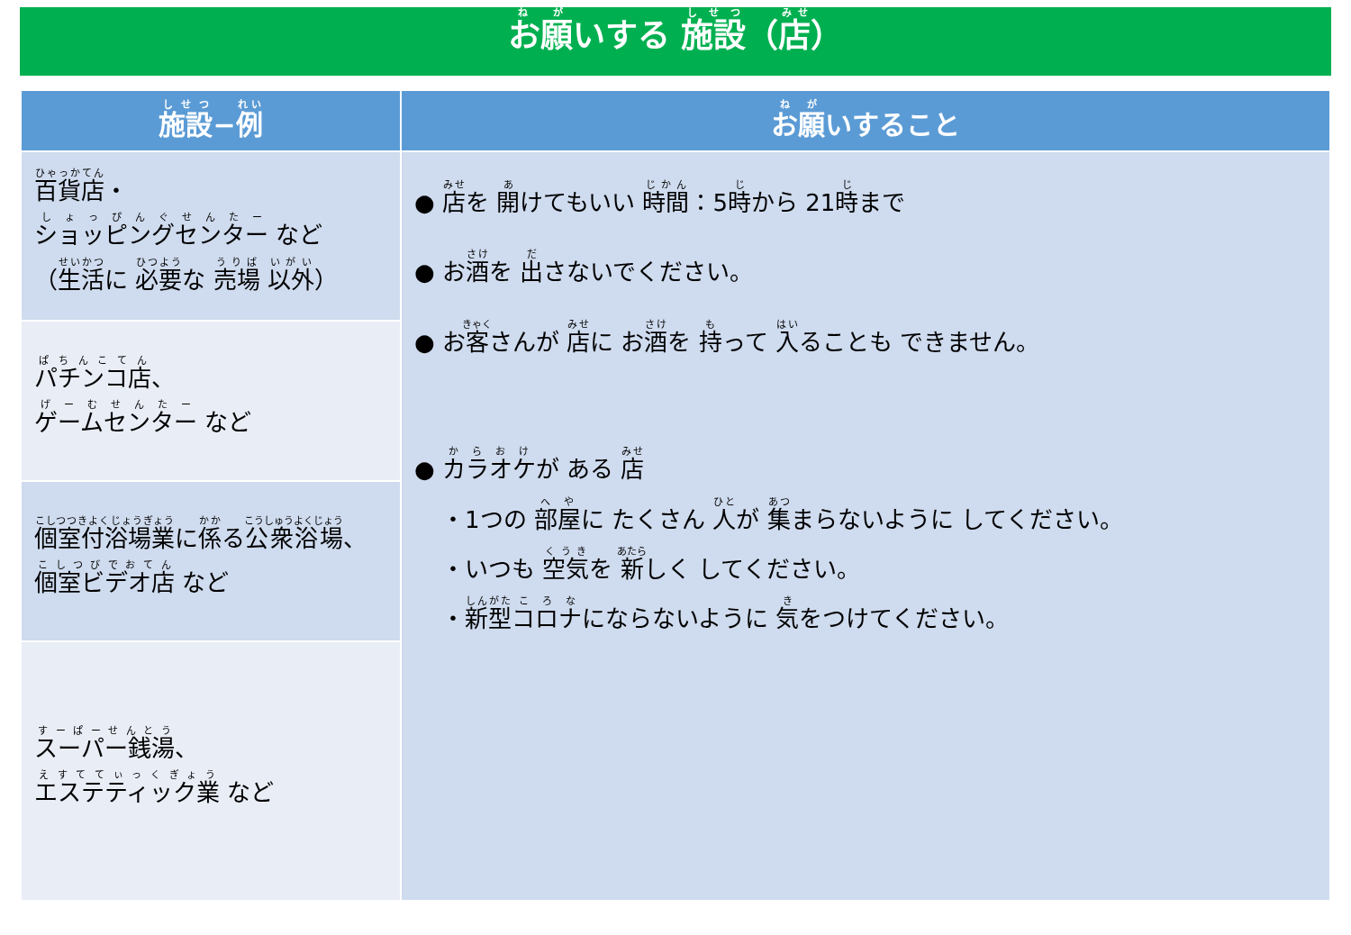お願いする 施設（店）
| 施設 − 例 | お願 いすること |
| --- | --- |
| 百貨店 ・ ショッピングセンター など （ 生活 に 必要 な 売場 以外 ） | ● 店 を 開 けてもいい 時間 ：5 時 から 21 時 まで ● お 酒 を 出 さないでください。 ● お 客 さんが 店 に お 酒 を 持 って 入 ることも できません。 ● カラオケ が ある 店 ・1つの 部屋 に たくさん 人 が 集 まらないように してください。 ・いつも 空気 を 新 しく してください。 ・ 新型 コロナ にならないように 気 をつけてください。 |
| パチンコ店 、 ゲームセンター など | |
| 個室付浴場業 に 係 る 公衆浴場 、 個室ビデオ店 など | |
| スーパー銭湯 、 エステティック業 など | |